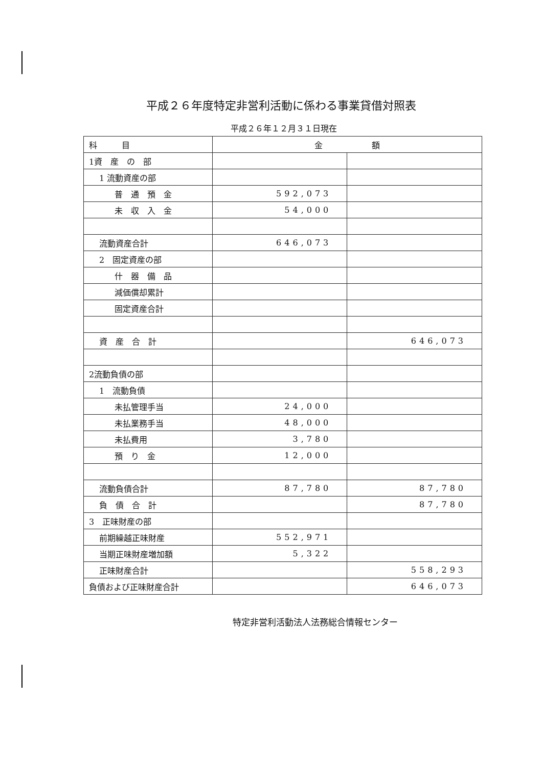平成２６年度特定非営利活動に係わる事業貸借対照表
平成２６年１２月３１日現在
| 科 目 | 金 額 | |
| --- | --- | --- |
| 1資 産 の 部 | | |
| 1 流動資産の部 | | |
| 普 通 預 金 | 592,073 | |
| 未 収 入 金 | 54,000 | |
| 流動資産合計 | 646,073 | |
| 2 固定資産の部 | | |
| 什 器 備 品 | | |
| 減価償却累計 | | |
| 固定資産合計 | | |
| 資 産 合 計 | | 646,073 |
| 2流動負債の部 | | |
| 1 流動負債 | | |
| 未払管理手当 | 24,000 | |
| 未払業務手当 | 48,000 | |
| 未払費用 | 3,780 | |
| 預 り 金 | 12,000 | |
| 流動負債合計 | 87,780 | 87,780 |
| 負 債 合 計 | | 87,780 |
| 3 正味財産の部 | | |
| 前期繰越正味財産 | 552,971 | |
| 当期正味財産増加額 | 5,322 | |
| 正味財産合計 | | 558,293 |
| 負債および正味財産合計 | | 646,073 |
特定非営利活動法人法務総合情報センター